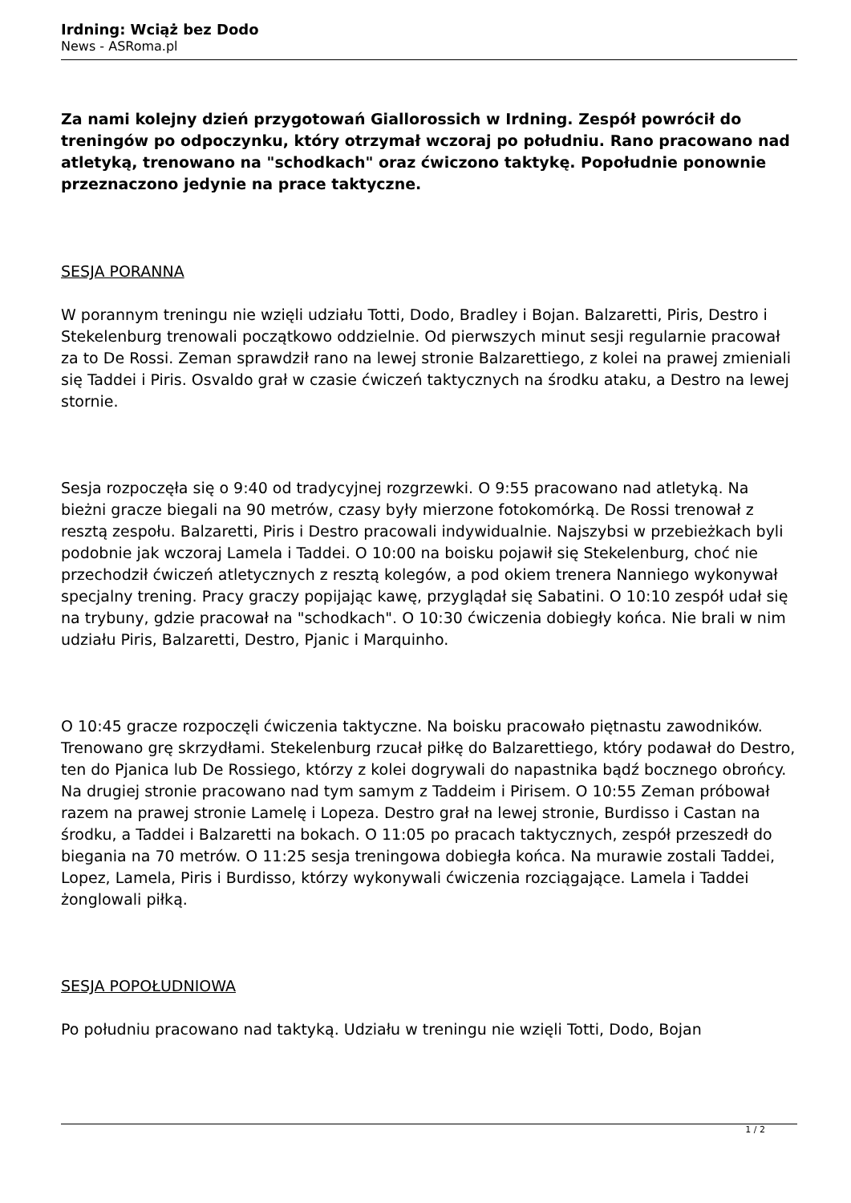Irdning: Wciąż bez Dodo
News - ASRoma.pl
Za nami kolejny dzień przygotowań Giallorossich w Irdning. Zespół powrócił do treningów po odpoczynku, który otrzymał wczoraj po południu. Rano pracowano nad atletyką, trenowano na "schodkach" oraz ćwiczono taktykę. Popołudnie ponownie przeznaczono jedynie na prace taktyczne.
SESJA PORANNA
W porannym treningu nie wzięli udziału Totti, Dodo, Bradley i Bojan. Balzaretti, Piris, Destro i Stekelenburg trenowali początkowo oddzielnie. Od pierwszych minut sesji regularnie pracował za to De Rossi. Zeman sprawdził rano na lewej stronie Balzarettiego, z kolei na prawej zmieniali się Taddei i Piris. Osvaldo grał w czasie ćwiczeń taktycznych na środku ataku, a Destro na lewej stornie.
Sesja rozpoczęła się o 9:40 od tradycyjnej rozgrzewki. O 9:55 pracowano nad atletyką. Na bieżni gracze biegali na 90 metrów, czasy były mierzone fotokomórką. De Rossi trenował z resztą zespołu. Balzaretti, Piris i Destro pracowali indywidualnie. Najszybsi w przebieżkach byli podobnie jak wczoraj Lamela i Taddei. O 10:00 na boisku pojawił się Stekelenburg, choć nie przechodził ćwiczeń atletycznych z resztą kolegów, a pod okiem trenera Nanniego wykonywał specjalny trening. Pracy graczy popijając kawę, przyglądał się Sabatini. O 10:10 zespół udał się na trybuny, gdzie pracował na "schodkach". O 10:30 ćwiczenia dobiegły końca. Nie brali w nim udziału Piris, Balzaretti, Destro, Pjanic i Marquinho.
O 10:45 gracze rozpoczęli ćwiczenia taktyczne. Na boisku pracowało piętnastu zawodników. Trenowano grę skrzydłami. Stekelenburg rzucał piłkę do Balzarettiego, który podawał do Destro, ten do Pjanica lub De Rossiego, którzy z kolei dogrywali do napastnika bądź bocznego obrońcy. Na drugiej stronie pracowano nad tym samym z Taddeim i Pirisem. O 10:55 Zeman próbował razem na prawej stronie Lamelę i Lopeza. Destro grał na lewej stronie, Burdisso i Castan na środku, a Taddei i Balzaretti na bokach. O 11:05 po pracach taktycznych, zespół przeszedł do biegania na 70 metrów. O 11:25 sesja treningowa dobiegła końca. Na murawie zostali Taddei, Lopez, Lamela, Piris i Burdisso, którzy wykonywali ćwiczenia rozciągające. Lamela i Taddei żonglowali piłką.
SESJA POPOŁUDNIOWA
Po południu pracowano nad taktyką. Udziału w treningu nie wzięli Totti, Dodo, Bojan
1 / 2